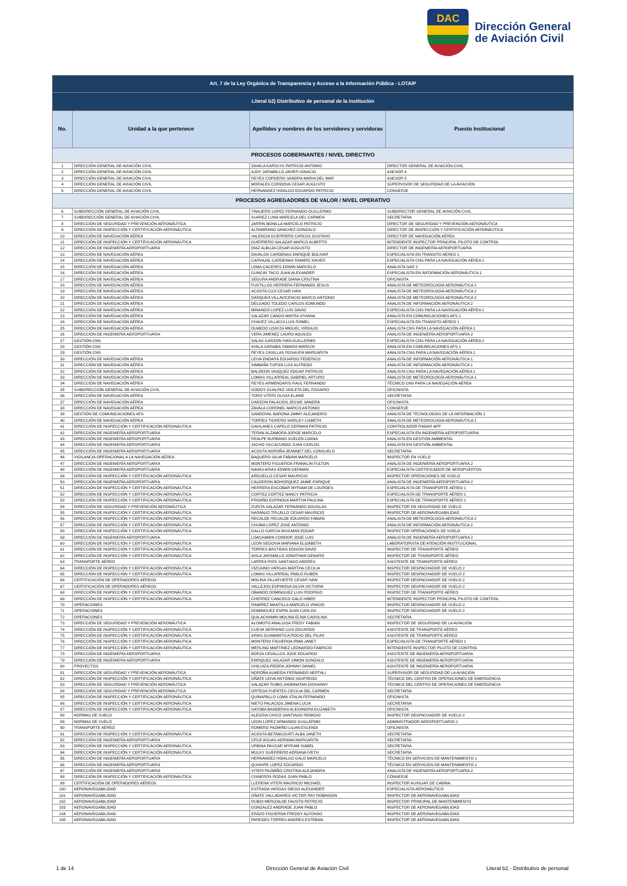DAC
Dirección General
de Aviación Civil
| Art. 7 de la Ley Orgánica de Transparencia y Acceso a la Información Pública - LOTAIP | | | |
| Literal b2) Distributivo de personal de la institución | | | |
| No. | Unidad a la que pertenece | Apellidos y nombres de los servidores y servidoras | Puesto Institucional |
| PROCESOS GOBERNANTES / NIVEL DIRECTIVO | | | |
| 1 | DIRECCIÓN GENERAL DE AVIACIÓN CIVIL | ZAVALA KAROLYS PATRICIO ANTONIO | DIRECTOR GENERAL DE AVIACIÓN CIVIL |
| 2 | DIRECCIÓN GENERAL DE AVIACIÓN CIVIL | AJOY JARAMILLO JAVIER IGNACIO | ASESOR 4 |
| 3 | DIRECCIÓN GENERAL DE AVIACIÓN CIVIL | REYES CORDERO SANDRA MARIA DEL MAR | ASESOR 5 |
| 4 | DIRECCIÓN GENERAL DE AVIACIÓN CIVIL | MORALES CORDOVA CESAR AUGUSTO | SUPERVISOR DE SEGURIDAD DE LA AVIACIÓN |
| 5 | DIRECCIÓN GENERAL DE AVIACIÓN CIVIL | HERNANDEZ HIDALGO EDUARDO PATRICIO | CONSERJE |
| PROCESOS AGREGADORES DE VALOR / NIVEL OPERATIVO | | | |
| 6 | SUBDIRECCIÓN GENERAL DE AVIACIÓN CIVIL | TINAJERO LOPEZ FERNANDO GUILLERMO | SUBDIRECTOR GENERAL DE AVIACIÓN CIVIL |
| 7 | SUBDIRECCIÓN GENERAL DE AVIACIÓN CIVIL | SUAREZ LUNA MARCELA DEL CARMEN | SECRETARIA |
| 8 | DIRECCIÓN DE SEGURIDAD Y PREVENCIÓN AERONÁUTICA | JARRIN BONILLA MARCELO PATRICIO | DIRECTOR DE SEGURIDAD Y PREVENCIÓN AERONÁUTICA |
| 9 | DIRECCIÓN DE INSPECCIÓN Y CERTIFICACIÓN AERONÁUTICA | ALTAMIRANO SANCHEZ GONZALO | DIRECTOR DE INSPECCIÓN Y CERTIFICACIÓN AERONÁUTICA |
| 10 | DIRECCIÓN DE NAVEGACIÓN AÉREA | VALENCIA GUERRERO CARLOS GUSTAVO | DIRECTOR DE NAVEGACIÓN AÉREA |
| 11 | DIRECCIÓN DE INSPECCIÓN Y CERTIFICACIÓN AERONÁUTICA | GUERRERO SALAZAR MARCO ALBERTO | INTENDENTE INSPECTOR PRINCIPAL PILOTO DE CONTROL |
| 12 | DIRECCIÓN DE INGENIERÍA AEROPORTUARIA | DIAZ ALBUJA CESAR AUGUSTO | DIRECTOR DE INGENIERÍA AEROPORTUARIA |
| 13 | DIRECCIÓN DE NAVEGACIÓN AÉREA | DAVALOS CARDENAS ENRIQUE BOLIVAR | ESPECIALISTA EN TRANSITO AÉREO 1 |
| 14 | DIRECCIÓN DE NAVEGACIÓN AÉREA | CARVAJAL CARDENAS RAMIRO XAVIER | ESPECIALISTA CNS PARA LA NAVEGACIÓN AÉREA 1 |
| 15 | DIRECCIÓN DE NAVEGACIÓN AÉREA | LEMA CACERES EDWIN MARCELO | ANALISTA SAR 2 |
| 16 | DIRECCIÓN DE NAVEGACIÓN AÉREA | GUNCAY TACO JUAN ALEXANDER | ESPECIALISTA EN INFORMACIÓN AERONÁUTICA 1 |
| 17 | DIRECCIÓN DE NAVEGACIÓN AÉREA | SEGURA ANDRADE DIANA CRISTINA | OFICINISTA |
| 18 | DIRECCIÓN DE NAVEGACIÓN AÉREA | FUSTILLOS HERRERA FERNANDO JESUS | ANALISTA DE METEOROLOGÍA AERONÁUTICA 2 |
| 19 | DIRECCIÓN DE NAVEGACIÓN AÉREA | ACOSTA CUJI CESAR IVAN | ANALISTA DE METEOROLOGÍA AERONÁUTICA 2 |
| 20 | DIRECCIÓN DE NAVEGACIÓN AÉREA | DARQUEA VILLAVICENCIO MARCO ANTONIO | ANALISTA DE METEOROLOGÍA AERONÁUTICA 2 |
| 21 | DIRECCIÓN DE NAVEGACIÓN AÉREA | DELGADO TOLEDO CARLOS EDMUNDO | ANALISTA DE INFORMACIÓN AERONÁUTICA 2 |
| 22 | DIRECCIÓN DE NAVEGACIÓN AÉREA | MINANGO LOPEZ LUIS DAVID | ESPECIALISTA CNS PARA LA NAVEGACIÓN AÉREA 1 |
| 23 | DIRECCIÓN DE NAVEGACIÓN AÉREA | SALAZAR CANGO MAYRA VIVIANA | ANALISTA EN COMUNICACIONES AFS 1 |
| 24 | DIRECCIÓN DE NAVEGACIÓN AÉREA | CHAVEZ VILLACIS LUIS ROMEL | ESPECIALISTA EN TRANSITO AÉREO 1 |
| 25 | DIRECCIÓN DE NAVEGACIÓN AÉREA | OLMEDO LOAYZA MIGUEL VIRGILIO | ANALISTA CNS PARA LA NAVEGACIÓN AÉREA 1 |
| 26 | DIRECCIÓN DE INGENIERÍA AEROPORTUARIA | VERA JIMENEZ LAURO AQUILES | ANALISTA DE INGENIERÍA AEROPORTUARIA 2 |
| 27 | GESTIÓN CNS | SALAS GARZON IVAN GUILLERMO | ESPECIALISTA CNS PARA LA NAVEGACIÓN AÉREA 2 |
| 28 | GESTIÓN CNS | AYALA SARABIA TAMARA MARIUXI | ANALISTA EN COMUNICACIONES AFS 1 |
| 29 | GESTIÓN CNS | REYES CASILLAS ROSAURA MARGARITA | ANALISTA CNS PARA LA NAVEGACIÓN AÉREA 1 |
| 30 | DIRECCIÓN DE NAVEGACIÓN AÉREA | LEIVA ENDARA EDUARDO FEDERICO | ANALISTA DE INFORMACIÓN AERONÁUTICA 1 |
| 31 | DIRECCIÓN DE NAVEGACIÓN AÉREA | SIMBAÑA TUPIZA LUIS ALFREDO | ANALISTA DE INFORMACIÓN AERONÁUTICA 1 |
| 32 | DIRECCIÓN DE NAVEGACIÓN AÉREA | BALDEON VASQUEZ EDGAR PATRICIO | ANALISTA CNS PARA LA NAVEGACIÓN AÉREA 1 |
| 33 | DIRECCIÓN DE NAVEGACIÓN AÉREA | LOMAS VILLARREAL GABRIEL ARTURO | ANALISTA DE METEOROLOGÍA AERONÁUTICA 1 |
| 34 | DIRECCIÓN DE NAVEGACIÓN AÉREA | REYES ARMENDARIS RAUL FERNANDO | TÉCNICO CNS PARA LA NAVEGACIÓN AÉREA |
| 35 | SUBDIRECCIÓN GENERAL DE AVIACIÓN CIVIL | GODOY GUALPAZ VIOLETA DEL ROSARIO | OFICINISTA |
| 36 | DIRECCIÓN DE NAVEGACIÓN AÉREA | TORO VITERI OLIVIA ELAINE | SECRETARIA |
| 37 | DIRECCIÓN DE NAVEGACIÓN AÉREA | GARZON PALACIOS JESSIE SANDRA | OFICINISTA |
| 38 | DIRECCIÓN DE NAVEGACIÓN AÉREA | ZAVALA CORONEL MARCO ANTONIO | CONSERJE |
| 39 | GESTIÓN DE COMUNICACIONES AFS | SANDOVAL BARONA JIMMY ALEJANDRO | ANALISTA DE TECNOLOGÍAS DE LA INFORMACIÓN 1 |
| 40 | DIRECCIÓN DE NAVEGACIÓN AÉREA | TORRES TIGRERO SHIRLEY LISBETH | ANALISTA DE METEOROLOGÍA AERONÁUTICA 1 |
| 41 | DIRECCIÓN DE INSPECCIÓN Y CERTIFICACIÓN AERONÁUTICA | GAVILANES CAPELO GERMAN PATRICIO | CONTROLADOR RADAR APP |
| 42 | DIRECCIÓN DE INGENIERÍA AEROPORTUARIA | TERAN ALZAMORA JORGE MARCELO | ESPECIALISTA EN INGENIERÍA AEROPORTUARIA |
| 43 | DIRECCIÓN DE INGENIERÍA AEROPORTUARIA | REALPE BURBANO SUELEN LOANA | ANALISTA EN GESTIÓN AMBIENTAL |
| 44 | DIRECCIÓN DE INGENIERÍA AEROPORTUARIA | JACHO VILCACUNDO JUAN CARLOS | ANALISTA EN GESTIÓN AMBIENTAL |
| 45 | DIRECCIÓN DE INGENIERÍA AEROPORTUARIA | ACOSTA NOROÑA JEANNET DEL CONSUELO | SECRETARIA |
| 46 | VIGILANCIA OPERACIONAL A LA NAVEGACIÓN AÉREA | BAQUERO SILVA FABIAN MARCELO | INSPECTOR EN VUELO |
| 47 | DIRECCIÓN DE INGENIERÍA AEROPORTUARIA | MONTERO FIGUEROA FRANKLIN FULTON | ANALISTA DE INGENIERÍA AEROPORTUARIA 2 |
| 48 | DIRECCIÓN DE INGENIERÍA AEROPORTUARIA | NAVAS ARIAS EDWIN GERMAN | ESPECIALISTA CERTIFICADOR DE AEROPUERTOS |
| 49 | DIRECCIÓN DE INSPECCIÓN Y CERTIFICACIÓN AERONÁUTICA | ARGUELLO CESAR MAURICIO | INSPECTOR OPERACIONES DE VUELO |
| 50 | DIRECCIÓN DE INGENIERÍA AEROPORTUARIA | CALDERON BOHORQUEZ JAIME ENRIQUE | ANALISTA DE INGENIERÍA AEROPORTUARIA 2 |
| 51 | DIRECCIÓN DE INSPECCIÓN Y CERTIFICACIÓN AERONÁUTICA | HERRERA ESCOBAR MYRIAM DE LOURDES | ESPECIALISTA DE TRANSPORTE AÉREO 1 |
| 52 | DIRECCIÓN DE INSPECCIÓN Y CERTIFICACIÓN AERONÁUTICA | CORTEZ CORTEZ NANCY PATRICIA | ESPECIALISTA DE TRANSPORTE AÉREO 1 |
| 53 | DIRECCIÓN DE INSPECCIÓN Y CERTIFICACIÓN AERONÁUTICA | PROAÑO ESPINOSA MARTHA PAULINA | ESPECIALISTA DE TRANSPORTE AÉREO 1 |
| 54 | DIRECCIÓN DE SEGURIDAD Y PREVENCIÓN AERONÁUTICA | ZURITA SALAZAR FERNANDO DOUGLAS | INSPECTOR EN SEGURIDAD DE VUELO |
| 55 | DIRECCIÓN DE INSPECCIÓN Y CERTIFICACIÓN AERONÁUTICA | NARANJO TRUJILLO CESAR MAURICIO | INSPECTOR DE AERONAVEGABILIDAD |
| 56 | DIRECCIÓN DE INSPECCIÓN Y CERTIFICACIÓN AERONÁUTICA | RECALDE RECALDE EDUARDO FABIAN | ANALISTA DE METEOROLOGÍA AERONÁUTICA 2 |
| 57 | DIRECCIÓN DE INSPECCIÓN Y CERTIFICACIÓN AERONÁUTICA | CHUMA LOPEZ JOSE ANTONIO | ANALISTA DE INFORMACIÓN AERONÁUTICA 2 |
| 58 | DIRECCIÓN DE INSPECCIÓN Y CERTIFICACIÓN AERONÁUTICA | GALLO GARCIA WUILMAN EDGAR | INSPECTOR OPERACIONES DE VUELO |
| 59 | DIRECCIÓN DE INGENIERÍA AEROPORTUARIA | LOACHAMIN CONDOR JOSE LUIS | ANALISTA DE INGENIERÍA AEROPORTUARIA 2 |
| 60 | DIRECCIÓN DE INSPECCIÓN Y CERTIFICACIÓN AERONÁUTICA | LEON SEGOVIA MARIANA ELIZABETH | LABORATORISTA DE ATENCIÓN INSTITUCIONAL |
| 61 | DIRECCIÓN DE INSPECCIÓN Y CERTIFICACIÓN AERONÁUTICA | TORRES BASTIDAS EDISON DAVID | INSPECTOR DE TRANSPORTE AÉREO |
| 62 | DIRECCIÓN DE INSPECCIÓN Y CERTIFICACIÓN AERONÁUTICA | AVILA JARAMILLO JONATHAN GENARO | INSPECTOR DE TRANSPORTE AÉREO |
| 63 | TRANSPORTE AÉREO | LARREA RIOS SANTIAGO ANDRES | ASISTENTE DE TRANSPORTE AÉREO |
| 64 | DIRECCIÓN DE INSPECCIÓN Y CERTIFICACIÓN AERONÁUTICA | VIZCAINO VARGAS MARTHA CECILIA | INSPECTOR DESPACHADOR DE VUELO 2 |
| 65 | DIRECCIÓN DE INSPECCIÓN Y CERTIFICACIÓN AERONÁUTICA | LOMAS VILLARREAL PABLO RUBEN | INSPECTOR DESPACHADOR DE VUELO 2 |
| 66 | CERTIFICACIÓN DE OPERADORES AÉREOS | MOLINA VILLAFUERTE CESAR IVAN | INSPECTOR DESPACHADOR DE VUELO 2 |
| 67 | CERTIFICACIÓN DE OPERADORES AÉREOS | VALLEJOS ESPINOSA SILVIA VICTORIA | INSPECTOR DESPACHADOR DE VUELO 2 |
| 68 | DIRECCIÓN DE INSPECCIÓN Y CERTIFICACIÓN AERONÁUTICA | OBANDO DOMINGUEZ LUIS RODRIGO | INSPECTOR DE TRANSPORTE AÉREO |
| 69 | DIRECCIÓN DE INSPECCIÓN Y CERTIFICACIÓN AERONÁUTICA | CHERREZ CANCECO GALO HIBER | INTENDENTE INSPECTOR PRINCIPAL PILOTO DE CONTROL |
| 70 | OPERACIONES | RAMIREZ MANTILLA MARCELO VINICIO | INSPECTOR DESPACHADOR DE VUELO 2 |
| 71 | OPERACIONES | DOMINGUEZ ESPIN JUAN CARLOS | INSPECTOR DESPACHADOR DE VUELO 2 |
| 72 | OPERACIONES | QUILACHAMIN MOLINA ELINA CAROLINA | SECRETARIA |
| 73 | DIRECCIÓN DE SEGURIDAD Y PREVENCIÓN AERONÁUTICA | ALOMOTO ANALUISA FREDY FABIAN | INSPECTOR DE SEGURIDAD DE LA AVIACIÓN |
| 74 | DIRECCIÓN DE INSPECCIÓN Y CERTIFICACIÓN AERONÁUTICA | CUEVA SERRANO LUIS EDUARDO | ASISTENTE DE TRANSPORTE AÉREO |
| 75 | DIRECCIÓN DE INSPECCIÓN Y CERTIFICACIÓN AERONÁUTICA | ARIAS GUAMANTICA ROCIO DEL PILAR | ASISTENTE DE TRANSPORTE AÉREO |
| 76 | DIRECCIÓN DE INSPECCIÓN Y CERTIFICACIÓN AERONÁUTICA | MONTERO FIGUEROA IRMA JANET | ESPECIALISTA DE TRANSPORTE AÉREO 1 |
| 77 | DIRECCIÓN DE INSPECCIÓN Y CERTIFICACIÓN AERONÁUTICA | MERLING MARTINEZ LEONARDO FABRICIO | INTENDENTE INSPECTOR PILOTO DE CONTROL |
| 78 | DIRECCIÓN DE INGENIERÍA AEROPORTUARIA | BORJA CEVALLOS JOSE EDUARDO | ASISTENTE DE INGENIERÍA AEROPORTUARIA |
| 79 | DIRECCIÓN DE INGENIERÍA AEROPORTUARIA | ENRIQUEZ SALAZAR SIMON GONZALO | ASISTENTE DE INGENIERÍA AEROPORTUARIA |
| 80 | PROYECTOS | CHILUIZA PIEDRA JOHNNY DANIEL | ASISTENTE DE INGENIERÍA AEROPORTUARIA |
| 81 | DIRECCIÓN DE SEGURIDAD Y PREVENCIÓN AERONÁUTICA | NOROÑA ALMEIDA FERNANDO NEPTALI | SUPERVISOR DE SEGURIDAD DE LA AVIACIÓN |
| 82 | DIRECCIÓN DE INSPECCIÓN Y CERTIFICACIÓN AERONÁUTICA | OÑATE LEIVA ANTONIO SIGIFREDO | TÉCNICO DEL CENTRO DE OPERACIONES DE EMERGENCIA |
| 83 | DIRECCIÓN DE SEGURIDAD Y PREVENCIÓN AERONÁUTICA | SALAZAR RUBIO JHONNATAN GIOVANNY | TÉCNICO DEL CENTRO DE OPERACIONES DE EMERGENCIA |
| 84 | DIRECCIÓN DE SEGURIDAD Y PREVENCIÓN AERONÁUTICA | ORTEGA FUENTES CECILIA DEL CARMEN | SECRETARIA |
| 85 | DIRECCIÓN DE INSPECCIÓN Y CERTIFICACIÓN AERONÁUTICA | QUINAPALLO LOMA STALIN FERNANDO | OFICINISTA |
| 86 | DIRECCIÓN DE INSPECCIÓN Y CERTIFICACIÓN AERONÁUTICA | NIETO PALACIOS JIMENA LUCIA | SECRETARIA |
| 87 | DIRECCIÓN DE INSPECCIÓN Y CERTIFICACIÓN AERONÁUTICA | SATOBA BANDERAS ALEXANDRA ELIZABETH | OFICINISTA |
| 88 | NORMAS DE VUELO | ALEGRIA CHICO SANTIAGO REMIGIO | INSPECTOR DESPACHADOR DE VUELO 2 |
| 89 | NORMAS DE VUELO | LEON LOPEZ ARMANDO GUILLERMO | ADMINISTRADOR AEROPORTUARIO 1 |
| 90 | TRANSPORTE AÉREO | ROMERO PAZMIÑO LILIAN ESLENDI | OFICINISTA |
| 91 | DIRECCIÓN DE INSPECCIÓN Y CERTIFICACIÓN AERONÁUTICA | ACOSTA BETANCOURT ALBA JANETH | SECRETARIA |
| 92 | DIRECCIÓN DE INGENIERÍA AEROPORTUARIA | CRUZ AGUAS ADRIANA MARGARITA | SECRETARIA |
| 93 | DIRECCIÓN DE INSPECCIÓN Y CERTIFICACIÓN AERONÁUTICA | URBINA PAUCAR MYRIAM ISABEL | SECRETARIA |
| 94 | DIRECCIÓN DE INSPECCIÓN Y CERTIFICACIÓN AERONÁUTICA | MULKY GUERRERO ADRIANA IVETH | SECRETARIA |
| 95 | DIRECCIÓN DE INGENIERÍA AEROPORTUARIA | HERNANDEZ HIDALGO GALO MARCELO | TÉCNICO EN SERVICIOS DE MANTENIMIENTO 1 |
| 96 | DIRECCIÓN DE INGENIERÍA AEROPORTUARIA | QUISHPE LOPEZ EDUARDO | TÉCNICO EN SERVICIOS DE MANTENIMIENTO 1 |
| 97 | DIRECCIÓN DE INGENIERÍA AEROPORTUARIA | VITERI PAZMIÑO CRISTINA ALEJANDRA | ANALISTA DE INGENIERÍA AEROPORTUARIA 2 |
| 98 | DIRECCIÓN DE INSPECCIÓN Y CERTIFICACIÓN AERONÁUTICA | CISNEROS RODAS JUAN PABLO | CONSERJE |
| 99 | CERTIFICACIÓN DE OPERADORES AÉREOS | LLERENA VITERI MAURICIO MICHAEL | INSPECTOR AUXILIAR DE CABINA |
| 100 | AERONAVEGABILIDAD | ESTRADA VARGAS DIEGO ALEXANDER | ESPECIALISTA AERONÁUTICO |
| 101 | AERONAVEGABILIDAD | OÑATE VALLADARES VICTOR RAY ROBINSON | INSPECTOR DE AERONAVEGABILIDAD |
| 102 | AERONAVEGABILIDAD | RUBIO MERIZALDE FAUSTO PATRICIO | INSPECTOR PRINCIPAL DE MANTENIMIENTO |
| 103 | AERONAVEGABILIDAD | GONZALEZ ANDRADE JUAN PABLO | INSPECTOR DE AERONAVEGABILIDAD |
| 104 | AERONAVEGABILIDAD | ERAZO FIGUEROA FREDDY ALFONSO | INSPECTOR DE AERONAVEGABILIDAD |
| 105 | AERONAVEGABILIDAD | PAREDES TORRES ANDRES ESTEBAN | INSPECTOR DE AERONAVEGABILIDAD |
1 de 14
Dirección General de Aviación Civil
Literal b2.- Distributivo de personal